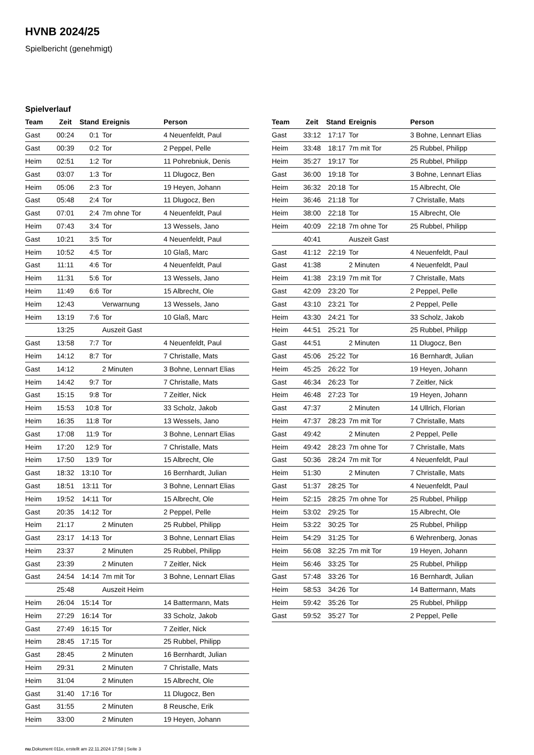HVNB 2024/25
Spielbericht (genehmigt)
Spielverlauf
| Team | Zeit | Stand | Ereignis | Person |
| --- | --- | --- | --- | --- |
| Gast | 00:24 | 0:1 | Tor | 4 Neuenfeldt, Paul |
| Gast | 00:39 | 0:2 | Tor | 2 Peppel, Pelle |
| Heim | 02:51 | 1:2 | Tor | 11 Pohrebniuk, Denis |
| Gast | 03:07 | 1:3 | Tor | 11 Dlugocz, Ben |
| Heim | 05:06 | 2:3 | Tor | 19 Heyen, Johann |
| Gast | 05:48 | 2:4 | Tor | 11 Dlugocz, Ben |
| Gast | 07:01 | 2:4 | 7m ohne Tor | 4 Neuenfeldt, Paul |
| Heim | 07:43 | 3:4 | Tor | 13 Wessels, Jano |
| Gast | 10:21 | 3:5 | Tor | 4 Neuenfeldt, Paul |
| Heim | 10:52 | 4:5 | Tor | 10 Glaß, Marc |
| Gast | 11:11 | 4:6 | Tor | 4 Neuenfeldt, Paul |
| Heim | 11:31 | 5:6 | Tor | 13 Wessels, Jano |
| Heim | 11:49 | 6:6 | Tor | 15 Albrecht, Ole |
| Heim | 12:43 | | Verwarnung | 13 Wessels, Jano |
| Heim | 13:19 | 7:6 | Tor | 10 Glaß, Marc |
| | 13:25 | | Auszeit Gast | |
| Gast | 13:58 | 7:7 | Tor | 4 Neuenfeldt, Paul |
| Heim | 14:12 | 8:7 | Tor | 7 Christalle, Mats |
| Gast | 14:12 | | 2 Minuten | 3 Bohne, Lennart Elias |
| Heim | 14:42 | 9:7 | Tor | 7 Christalle, Mats |
| Gast | 15:15 | 9:8 | Tor | 7 Zeitler, Nick |
| Heim | 15:53 | 10:8 | Tor | 33 Scholz, Jakob |
| Heim | 16:35 | 11:8 | Tor | 13 Wessels, Jano |
| Gast | 17:08 | 11:9 | Tor | 3 Bohne, Lennart Elias |
| Heim | 17:20 | 12:9 | Tor | 7 Christalle, Mats |
| Heim | 17:50 | 13:9 | Tor | 15 Albrecht, Ole |
| Gast | 18:32 | 13:10 | Tor | 16 Bernhardt, Julian |
| Gast | 18:51 | 13:11 | Tor | 3 Bohne, Lennart Elias |
| Heim | 19:52 | 14:11 | Tor | 15 Albrecht, Ole |
| Gast | 20:35 | 14:12 | Tor | 2 Peppel, Pelle |
| Heim | 21:17 | | 2 Minuten | 25 Rubbel, Philipp |
| Gast | 23:17 | 14:13 | Tor | 3 Bohne, Lennart Elias |
| Heim | 23:37 | | 2 Minuten | 25 Rubbel, Philipp |
| Gast | 23:39 | | 2 Minuten | 7 Zeitler, Nick |
| Gast | 24:54 | 14:14 | 7m mit Tor | 3 Bohne, Lennart Elias |
| | 25:48 | | Auszeit Heim | |
| Heim | 26:04 | 15:14 | Tor | 14 Battermann, Mats |
| Heim | 27:29 | 16:14 | Tor | 33 Scholz, Jakob |
| Gast | 27:49 | 16:15 | Tor | 7 Zeitler, Nick |
| Heim | 28:45 | 17:15 | Tor | 25 Rubbel, Philipp |
| Gast | 28:45 | | 2 Minuten | 16 Bernhardt, Julian |
| Heim | 29:31 | | 2 Minuten | 7 Christalle, Mats |
| Heim | 31:04 | | 2 Minuten | 15 Albrecht, Ole |
| Gast | 31:40 | 17:16 | Tor | 11 Dlugocz, Ben |
| Gast | 31:55 | | 2 Minuten | 8 Reusche, Erik |
| Heim | 33:00 | | 2 Minuten | 19 Heyen, Johann |
| Team | Zeit | Stand | Ereignis | Person |
| --- | --- | --- | --- | --- |
| Gast | 33:12 | 17:17 | Tor | 3 Bohne, Lennart Elias |
| Heim | 33:48 | 18:17 | 7m mit Tor | 25 Rubbel, Philipp |
| Heim | 35:27 | 19:17 | Tor | 25 Rubbel, Philipp |
| Gast | 36:00 | 19:18 | Tor | 3 Bohne, Lennart Elias |
| Heim | 36:32 | 20:18 | Tor | 15 Albrecht, Ole |
| Heim | 36:46 | 21:18 | Tor | 7 Christalle, Mats |
| Heim | 38:00 | 22:18 | Tor | 15 Albrecht, Ole |
| Heim | 40:09 | 22:18 | 7m ohne Tor | 25 Rubbel, Philipp |
| | 40:41 | | Auszeit Gast | |
| Gast | 41:12 | 22:19 | Tor | 4 Neuenfeldt, Paul |
| Gast | 41:38 | | 2 Minuten | 4 Neuenfeldt, Paul |
| Heim | 41:38 | 23:19 | 7m mit Tor | 7 Christalle, Mats |
| Gast | 42:09 | 23:20 | Tor | 2 Peppel, Pelle |
| Gast | 43:10 | 23:21 | Tor | 2 Peppel, Pelle |
| Heim | 43:30 | 24:21 | Tor | 33 Scholz, Jakob |
| Heim | 44:51 | 25:21 | Tor | 25 Rubbel, Philipp |
| Gast | 44:51 | | 2 Minuten | 11 Dlugocz, Ben |
| Gast | 45:06 | 25:22 | Tor | 16 Bernhardt, Julian |
| Heim | 45:25 | 26:22 | Tor | 19 Heyen, Johann |
| Gast | 46:34 | 26:23 | Tor | 7 Zeitler, Nick |
| Heim | 46:48 | 27:23 | Tor | 19 Heyen, Johann |
| Gast | 47:37 | | 2 Minuten | 14 Ullrich, Florian |
| Heim | 47:37 | 28:23 | 7m mit Tor | 7 Christalle, Mats |
| Gast | 49:42 | | 2 Minuten | 2 Peppel, Pelle |
| Heim | 49:42 | 28:23 | 7m ohne Tor | 7 Christalle, Mats |
| Gast | 50:36 | 28:24 | 7m mit Tor | 4 Neuenfeldt, Paul |
| Heim | 51:30 | | 2 Minuten | 7 Christalle, Mats |
| Gast | 51:37 | 28:25 | Tor | 4 Neuenfeldt, Paul |
| Heim | 52:15 | 28:25 | 7m ohne Tor | 25 Rubbel, Philipp |
| Heim | 53:02 | 29:25 | Tor | 15 Albrecht, Ole |
| Heim | 53:22 | 30:25 | Tor | 25 Rubbel, Philipp |
| Heim | 54:29 | 31:25 | Tor | 6 Wehrenberg, Jonas |
| Heim | 56:08 | 32:25 | 7m mit Tor | 19 Heyen, Johann |
| Heim | 56:46 | 33:25 | Tor | 25 Rubbel, Philipp |
| Gast | 57:48 | 33:26 | Tor | 16 Bernhardt, Julian |
| Heim | 58:53 | 34:26 | Tor | 14 Battermann, Mats |
| Heim | 59:42 | 35:26 | Tor | 25 Rubbel, Philipp |
| Gast | 59:52 | 35:27 | Tor | 2 Peppel, Pelle |
nu.Dokument 011e, erstellt am 22.11.2024 17:58 | Seite 3